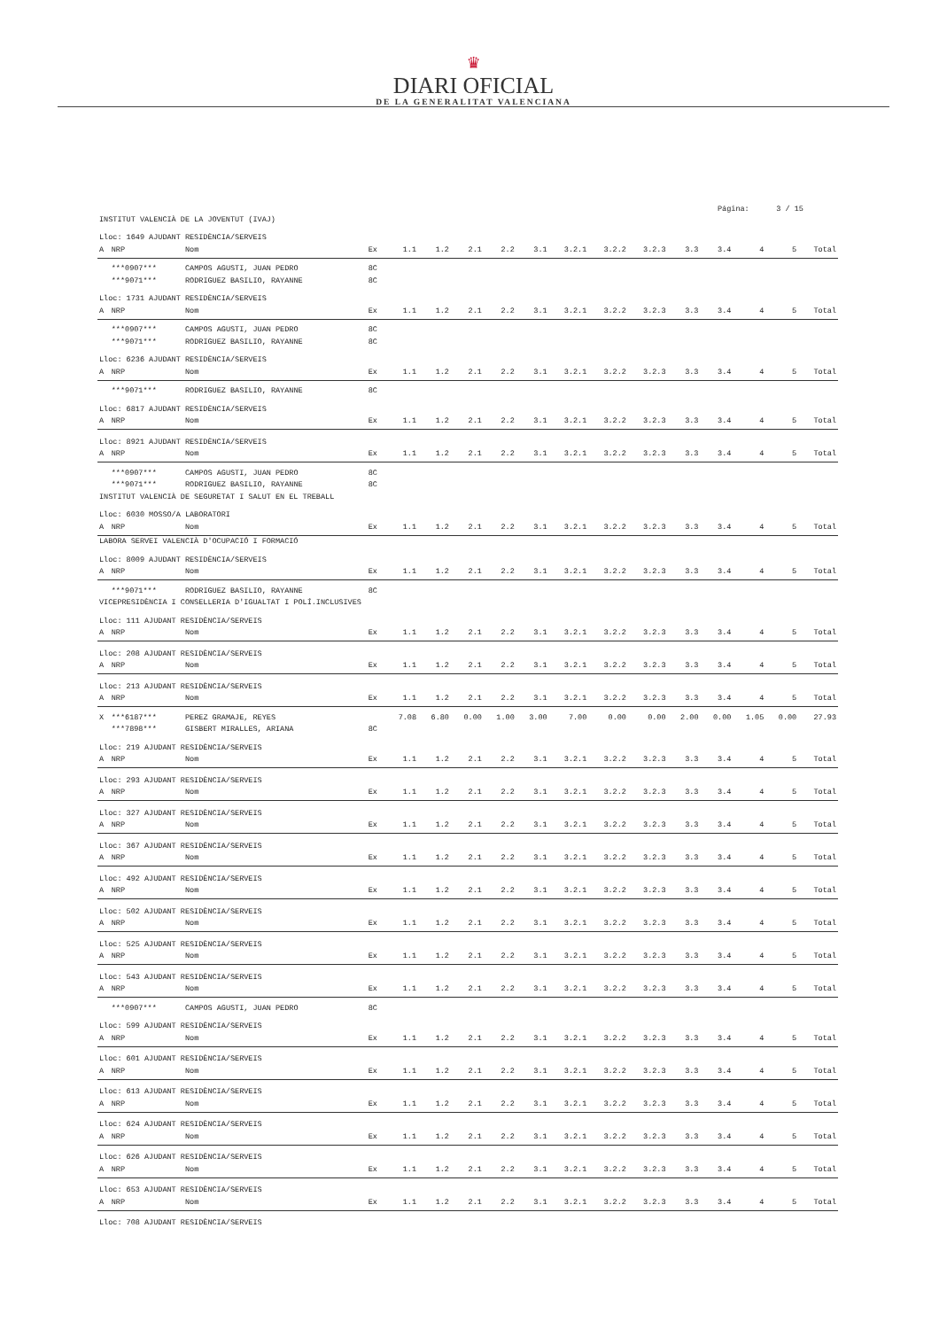♛
DIARI OFICIAL
DE LA GENERALITAT VALENCIANA
Página: 3 / 15
| INSTITUT VALENCIÀ DE LA JOVENTUT (IVAJ) | | | | | | | | | | | | | | | | |
| Lloc: 1649 AJUDANT RESIDÈNCIA/SERVEIS | | | | | | | | | | | | | | | | |
| A | NRP | Nom | Ex | 1.1 | 1.2 | 2.1 | 2.2 | 3.1 | 3.2.1 | 3.2.2 | 3.2.3 | 3.3 | 3.4 | 4 | 5 | Total |
| | ***0907*** | CAMPOS AGUSTI, JUAN PEDRO | 8C | | | | | | | | | | | | | |
| | ***9071*** | RODRIGUEZ BASILIO, RAYANNE | 8C | | | | | | | | | | | | | |
| Lloc: 1731 AJUDANT RESIDÈNCIA/SERVEIS | | | | | | | | | | | | | | | | |
| A | NRP | Nom | Ex | 1.1 | 1.2 | 2.1 | 2.2 | 3.1 | 3.2.1 | 3.2.2 | 3.2.3 | 3.3 | 3.4 | 4 | 5 | Total |
| | ***0907*** | CAMPOS AGUSTI, JUAN PEDRO | 8C | | | | | | | | | | | | | |
| | ***9071*** | RODRIGUEZ BASILIO, RAYANNE | 8C | | | | | | | | | | | | | |
| Lloc: 6236 AJUDANT RESIDÈNCIA/SERVEIS | | | | | | | | | | | | | | | | |
| A | NRP | Nom | Ex | 1.1 | 1.2 | 2.1 | 2.2 | 3.1 | 3.2.1 | 3.2.2 | 3.2.3 | 3.3 | 3.4 | 4 | 5 | Total |
| | ***9071*** | RODRIGUEZ BASILIO, RAYANNE | 8C | | | | | | | | | | | | | |
| Lloc: 6817 AJUDANT RESIDÈNCIA/SERVEIS | | | | | | | | | | | | | | | | |
| A | NRP | Nom | Ex | 1.1 | 1.2 | 2.1 | 2.2 | 3.1 | 3.2.1 | 3.2.2 | 3.2.3 | 3.3 | 3.4 | 4 | 5 | Total |
| Lloc: 8921 AJUDANT RESIDÈNCIA/SERVEIS | | | | | | | | | | | | | | | | |
| A | NRP | Nom | Ex | 1.1 | 1.2 | 2.1 | 2.2 | 3.1 | 3.2.1 | 3.2.2 | 3.2.3 | 3.3 | 3.4 | 4 | 5 | Total |
| | ***0907*** | CAMPOS AGUSTI, JUAN PEDRO | 8C | | | | | | | | | | | | | |
| | ***9071*** | RODRIGUEZ BASILIO, RAYANNE | 8C | | | | | | | | | | | | | |
| INSTITUT VALENCIÀ DE SEGURETAT I SALUT EN EL TREBALL | | | | | | | | | | | | | | | | |
| Lloc: 6030 MOSSO/A LABORATORI | | | | | | | | | | | | | | | | |
| A | NRP | Nom | Ex | 1.1 | 1.2 | 2.1 | 2.2 | 3.1 | 3.2.1 | 3.2.2 | 3.2.3 | 3.3 | 3.4 | 4 | 5 | Total |
| LABORA SERVEI VALENCIÀ D'OCUPACIÓ I FORMACIÓ | | | | | | | | | | | | | | | | |
| Lloc: 8009 AJUDANT RESIDÈNCIA/SERVEIS | | | | | | | | | | | | | | | | |
| A | NRP | Nom | Ex | 1.1 | 1.2 | 2.1 | 2.2 | 3.1 | 3.2.1 | 3.2.2 | 3.2.3 | 3.3 | 3.4 | 4 | 5 | Total |
| | ***9071*** | RODRIGUEZ BASILIO, RAYANNE | 8C | | | | | | | | | | | | | |
| VICEPRESIDÈNCIA I CONSELLERIA D'IGUALTAT I POLÍ.INCLUSIVES | | | | | | | | | | | | | | | | |
| Lloc: 111 AJUDANT RESIDÈNCIA/SERVEIS | | | | | | | | | | | | | | | | |
| A | NRP | Nom | Ex | 1.1 | 1.2 | 2.1 | 2.2 | 3.1 | 3.2.1 | 3.2.2 | 3.2.3 | 3.3 | 3.4 | 4 | 5 | Total |
| Lloc: 208 AJUDANT RESIDÈNCIA/SERVEIS | | | | | | | | | | | | | | | | |
| A | NRP | Nom | Ex | 1.1 | 1.2 | 2.1 | 2.2 | 3.1 | 3.2.1 | 3.2.2 | 3.2.3 | 3.3 | 3.4 | 4 | 5 | Total |
| Lloc: 213 AJUDANT RESIDÈNCIA/SERVEIS | | | | | | | | | | | | | | | | |
| A | NRP | Nom | Ex | 1.1 | 1.2 | 2.1 | 2.2 | 3.1 | 3.2.1 | 3.2.2 | 3.2.3 | 3.3 | 3.4 | 4 | 5 | Total |
| X | ***6187*** | PEREZ GRAMAJE, REYES | | 7.08 | 6.80 | 0.00 | 1.00 | 3.00 | 7.00 | 0.00 | 0.00 | 2.00 | 0.00 | 1.05 | 0.00 | 27.93 |
| | ***7898*** | GISBERT MIRALLES, ARIANA | 8C | | | | | | | | | | | | | |
| Lloc: 219 AJUDANT RESIDÈNCIA/SERVEIS | | | | | | | | | | | | | | | | |
| A | NRP | Nom | Ex | 1.1 | 1.2 | 2.1 | 2.2 | 3.1 | 3.2.1 | 3.2.2 | 3.2.3 | 3.3 | 3.4 | 4 | 5 | Total |
| Lloc: 293 AJUDANT RESIDÈNCIA/SERVEIS | | | | | | | | | | | | | | | | |
| A | NRP | Nom | Ex | 1.1 | 1.2 | 2.1 | 2.2 | 3.1 | 3.2.1 | 3.2.2 | 3.2.3 | 3.3 | 3.4 | 4 | 5 | Total |
| Lloc: 327 AJUDANT RESIDÈNCIA/SERVEIS | | | | | | | | | | | | | | | | |
| A | NRP | Nom | Ex | 1.1 | 1.2 | 2.1 | 2.2 | 3.1 | 3.2.1 | 3.2.2 | 3.2.3 | 3.3 | 3.4 | 4 | 5 | Total |
| Lloc: 367 AJUDANT RESIDÈNCIA/SERVEIS | | | | | | | | | | | | | | | | |
| A | NRP | Nom | Ex | 1.1 | 1.2 | 2.1 | 2.2 | 3.1 | 3.2.1 | 3.2.2 | 3.2.3 | 3.3 | 3.4 | 4 | 5 | Total |
| Lloc: 492 AJUDANT RESIDÈNCIA/SERVEIS | | | | | | | | | | | | | | | | |
| A | NRP | Nom | Ex | 1.1 | 1.2 | 2.1 | 2.2 | 3.1 | 3.2.1 | 3.2.2 | 3.2.3 | 3.3 | 3.4 | 4 | 5 | Total |
| Lloc: 502 AJUDANT RESIDÈNCIA/SERVEIS | | | | | | | | | | | | | | | | |
| A | NRP | Nom | Ex | 1.1 | 1.2 | 2.1 | 2.2 | 3.1 | 3.2.1 | 3.2.2 | 3.2.3 | 3.3 | 3.4 | 4 | 5 | Total |
| Lloc: 525 AJUDANT RESIDÈNCIA/SERVEIS | | | | | | | | | | | | | | | | |
| A | NRP | Nom | Ex | 1.1 | 1.2 | 2.1 | 2.2 | 3.1 | 3.2.1 | 3.2.2 | 3.2.3 | 3.3 | 3.4 | 4 | 5 | Total |
| Lloc: 543 AJUDANT RESIDÈNCIA/SERVEIS | | | | | | | | | | | | | | | | |
| A | NRP | Nom | Ex | 1.1 | 1.2 | 2.1 | 2.2 | 3.1 | 3.2.1 | 3.2.2 | 3.2.3 | 3.3 | 3.4 | 4 | 5 | Total |
| | ***0907*** | CAMPOS AGUSTI, JUAN PEDRO | 8C | | | | | | | | | | | | | |
| Lloc: 599 AJUDANT RESIDÈNCIA/SERVEIS | | | | | | | | | | | | | | | | |
| A | NRP | Nom | Ex | 1.1 | 1.2 | 2.1 | 2.2 | 3.1 | 3.2.1 | 3.2.2 | 3.2.3 | 3.3 | 3.4 | 4 | 5 | Total |
| Lloc: 601 AJUDANT RESIDÈNCIA/SERVEIS | | | | | | | | | | | | | | | | |
| A | NRP | Nom | Ex | 1.1 | 1.2 | 2.1 | 2.2 | 3.1 | 3.2.1 | 3.2.2 | 3.2.3 | 3.3 | 3.4 | 4 | 5 | Total |
| Lloc: 613 AJUDANT RESIDÈNCIA/SERVEIS | | | | | | | | | | | | | | | | |
| A | NRP | Nom | Ex | 1.1 | 1.2 | 2.1 | 2.2 | 3.1 | 3.2.1 | 3.2.2 | 3.2.3 | 3.3 | 3.4 | 4 | 5 | Total |
| Lloc: 624 AJUDANT RESIDÈNCIA/SERVEIS | | | | | | | | | | | | | | | | |
| A | NRP | Nom | Ex | 1.1 | 1.2 | 2.1 | 2.2 | 3.1 | 3.2.1 | 3.2.2 | 3.2.3 | 3.3 | 3.4 | 4 | 5 | Total |
| Lloc: 626 AJUDANT RESIDÈNCIA/SERVEIS | | | | | | | | | | | | | | | | |
| A | NRP | Nom | Ex | 1.1 | 1.2 | 2.1 | 2.2 | 3.1 | 3.2.1 | 3.2.2 | 3.2.3 | 3.3 | 3.4 | 4 | 5 | Total |
| Lloc: 653 AJUDANT RESIDÈNCIA/SERVEIS | | | | | | | | | | | | | | | | |
| A | NRP | Nom | Ex | 1.1 | 1.2 | 2.1 | 2.2 | 3.1 | 3.2.1 | 3.2.2 | 3.2.3 | 3.3 | 3.4 | 4 | 5 | Total |
| Lloc: 708 AJUDANT RESIDÈNCIA/SERVEIS | | | | | | | | | | | | | | | | |